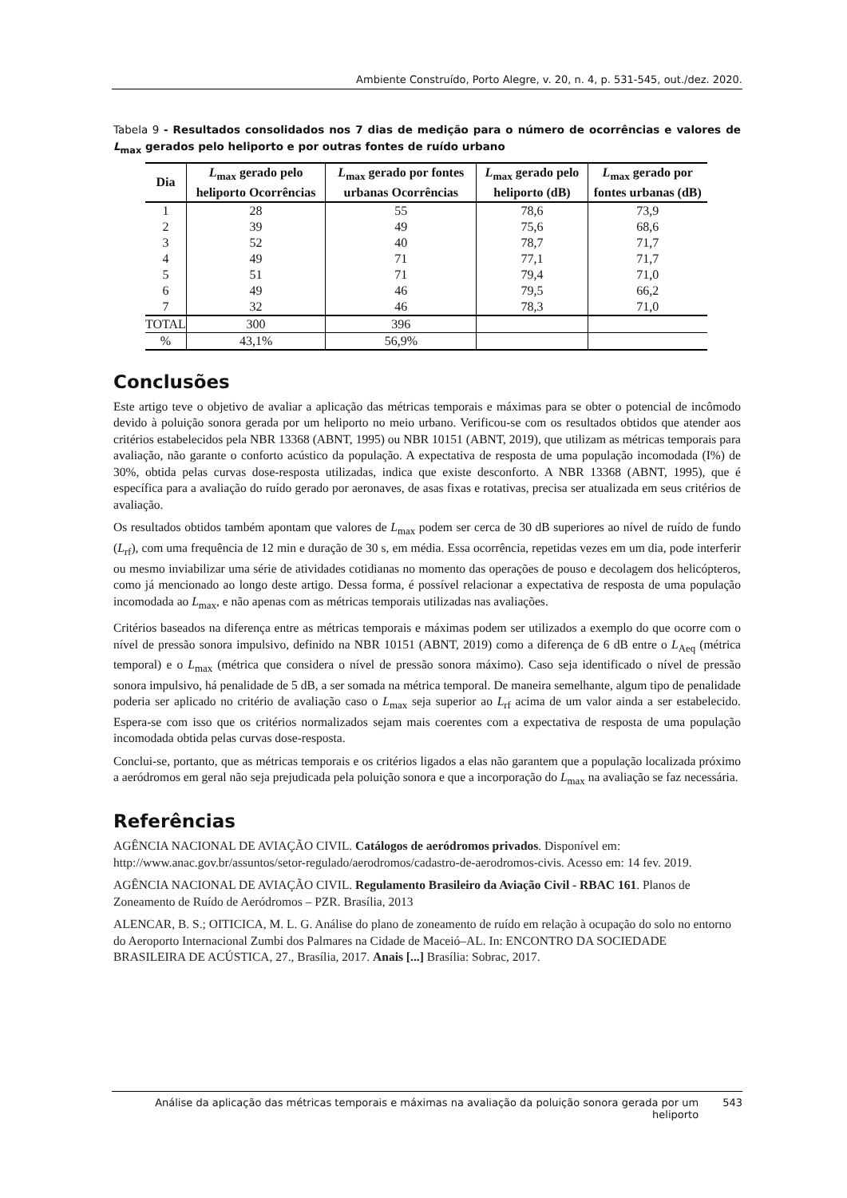Ambiente Construído, Porto Alegre, v. 20, n. 4, p. 531-545, out./dez. 2020.
Tabela 9 - Resultados consolidados nos 7 dias de medição para o número de ocorrências e valores de L<sub>max</sub> gerados pelo heliporto e por outras fontes de ruído urbano
| Dia | L<sub>max</sub> gerado pelo heliporto Ocorrências | L<sub>max</sub> gerado por fontes urbanas Ocorrências | L<sub>max</sub> gerado pelo heliporto (dB) | L<sub>max</sub> gerado por fontes urbanas (dB) |
| --- | --- | --- | --- | --- |
| 1 | 28 | 55 | 78,6 | 73,9 |
| 2 | 39 | 49 | 75,6 | 68,6 |
| 3 | 52 | 40 | 78,7 | 71,7 |
| 4 | 49 | 71 | 77,1 | 71,7 |
| 5 | 51 | 71 | 79,4 | 71,0 |
| 6 | 49 | 46 | 79,5 | 66,2 |
| 7 | 32 | 46 | 78,3 | 71,0 |
| TOTAL | 300 | 396 | | |
| % | 43,1% | 56,9% | | |
Conclusões
Este artigo teve o objetivo de avaliar a aplicação das métricas temporais e máximas para se obter o potencial de incômodo devido à poluição sonora gerada por um heliporto no meio urbano. Verificou-se com os resultados obtidos que atender aos critérios estabelecidos pela NBR 13368 (ABNT, 1995) ou NBR 10151 (ABNT, 2019), que utilizam as métricas temporais para avaliação, não garante o conforto acústico da população. A expectativa de resposta de uma população incomodada (I%) de 30%, obtida pelas curvas dose-resposta utilizadas, indica que existe desconforto. A NBR 13368 (ABNT, 1995), que é específica para a avaliação do ruído gerado por aeronaves, de asas fixas e rotativas, precisa ser atualizada em seus critérios de avaliação.
Os resultados obtidos também apontam que valores de L<sub>max</sub> podem ser cerca de 30 dB superiores ao nível de ruído de fundo (L<sub>rf</sub>), com uma frequência de 12 min e duração de 30 s, em média. Essa ocorrência, repetidas vezes em um dia, pode interferir ou mesmo inviabilizar uma série de atividades cotidianas no momento das operações de pouso e decolagem dos helicópteros, como já mencionado ao longo deste artigo. Dessa forma, é possível relacionar a expectativa de resposta de uma população incomodada ao L<sub>max</sub>, e não apenas com as métricas temporais utilizadas nas avaliações.
Critérios baseados na diferença entre as métricas temporais e máximas podem ser utilizados a exemplo do que ocorre com o nível de pressão sonora impulsivo, definido na NBR 10151 (ABNT, 2019) como a diferença de 6 dB entre o L<sub>Aeq</sub> (métrica temporal) e o L<sub>max</sub> (métrica que considera o nível de pressão sonora máximo). Caso seja identificado o nível de pressão sonora impulsivo, há penalidade de 5 dB, a ser somada na métrica temporal. De maneira semelhante, algum tipo de penalidade poderia ser aplicado no critério de avaliação caso o L<sub>max</sub> seja superior ao L<sub>rf</sub> acima de um valor ainda a ser estabelecido. Espera-se com isso que os critérios normalizados sejam mais coerentes com a expectativa de resposta de uma população incomodada obtida pelas curvas dose-resposta.
Conclui-se, portanto, que as métricas temporais e os critérios ligados a elas não garantem que a população localizada próximo a aeródromos em geral não seja prejudicada pela poluição sonora e que a incorporação do L<sub>max</sub> na avaliação se faz necessária.
Referências
AGÊNCIA NACIONAL DE AVIAÇÃO CIVIL. Catálogos de aeródromos privados. Disponível em: http://www.anac.gov.br/assuntos/setor-regulado/aerodromos/cadastro-de-aerodromos-civis. Acesso em: 14 fev. 2019.
AGÊNCIA NACIONAL DE AVIAÇÃO CIVIL. Regulamento Brasileiro da Aviação Civil - RBAC 161. Planos de Zoneamento de Ruído de Aeródromos – PZR. Brasília, 2013
ALENCAR, B. S.; OITICICA, M. L. G. Análise do plano de zoneamento de ruído em relação à ocupação do solo no entorno do Aeroporto Internacional Zumbi dos Palmares na Cidade de Maceió–AL. In: ENCONTRO DA SOCIEDADE BRASILEIRA DE ACÚSTICA, 27., Brasília, 2017. Anais [...] Brasília: Sobrac, 2017.
Análise da aplicação das métricas temporais e máximas na avaliação da poluição sonora gerada por um heliporto
543